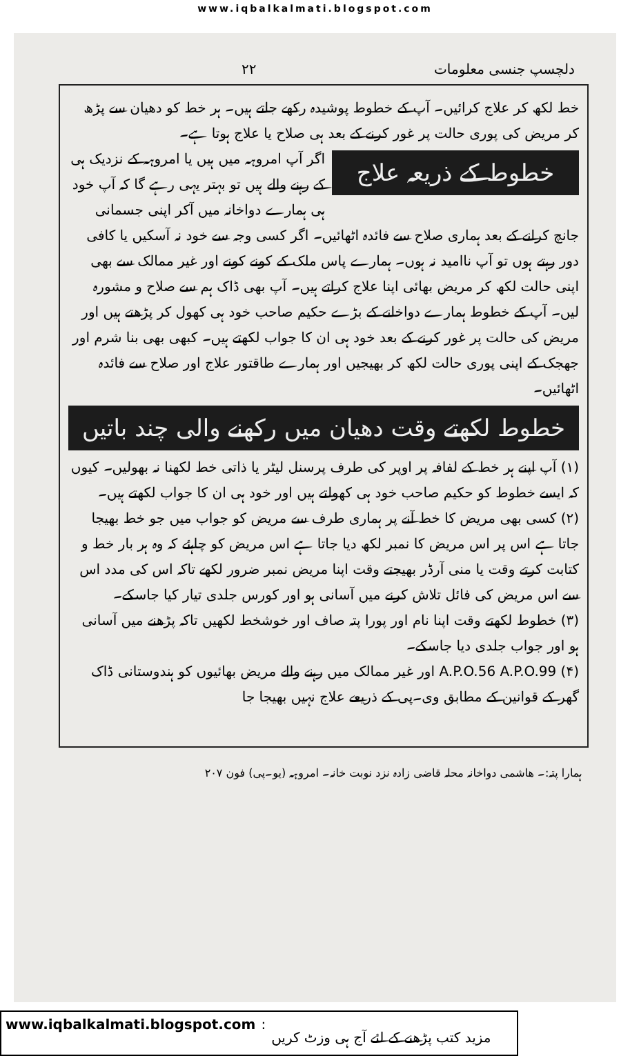www.iqbalkalmati.blogspot.com
دلچسپ جنسی معلومات ۲۲
خط لکھ کر علاج کرائیں۔ آپ کے خطوط پوشیدہ رکھے جاتے ہیں۔ ہر خط کو دھیان سے پڑھ کر مریض کی پوری حالت پر غور کرنے کے بعد ہی صلاح یا علاج ہوتا ہے۔
خطوط کے ذریعہ علاج
اگر آپ امروہہ میں ہیں یا امروہہ کے نزدیک ہی کے رہنے والے ہیں تو بہتر یہی رہے گا کہ آپ خود ہی ہمارے دواخانہ میں آکر اپنی جسمانی جانچ کرانے کے بعد ہماری صلاح سے فائدہ اٹھائیں۔ اگر کسی وجہ سے خود نہ آسکیں یا کافی دور رہتے ہوں تو آپ ناامید نہ ہوں۔ ہمارے پاس ملک کے کونے کونے اور غیر ممالک سے بھی اپنی حالت لکھ کر مریض بھائی اپنا علاج کراتے ہیں۔ آپ بھی ڈاک ہم سے صلاح و مشورہ لیں۔ آپ کے خطوط ہمارے دواخانے کے بڑے حکیم صاحب خود ہی کھول کر پڑھتے ہیں اور مریض کی حالت پر غور کرنے کے بعد خود ہی ان کا جواب لکھتے ہیں۔ کبھی بھی بنا شرم اور جھجک کے اپنی پوری حالت لکھ کر بھیجیں اور ہمارے طاقتور علاج اور صلاح سے فائدہ اٹھائیں۔
خطوط لکھتے وقت دھیان میں رکھنے والی چند باتیں
(۱) آپ اپنے ہر خط کے لفافہ پر اوپر کی طرف پرسنل لیٹر یا ذاتی خط لکھنا نہ بھولیں۔ کیوں کہ ایسے خطوط کو حکیم صاحب خود ہی کھولتے ہیں اور خود ہی ان کا جواب لکھتے ہیں۔
(۲) کسی بھی مریض کا خط آنے پر ہماری طرف سے مریض کو جواب میں جو خط بھیجا جاتا ہے اس پر اس مریض کا نمبر لکھ دیا جاتا ہے اس مریض کو چاہئے کہ وہ ہر بار خط و کتابت کرتے وقت یا منی آرڈر بھیجتے وقت اپنا مریض نمبر ضرور لکھے تاکہ اس کی مدد اس سے اس مریض کی فائل تلاش کرنے میں آسانی ہو اور کورس جلدی تیار کیا جاسکے۔
(۳) خطوط لکھتے وقت اپنا نام اور پورا پتہ صاف اور خوشخط لکھیں تاکہ پڑھنے میں آسانی ہو اور جواب جلدی دیا جاسکے۔
(۴) A.P.O.56 A.P.O.99 اور غیر ممالک میں رہنے والے مریض بھائیوں کو ہندوستانی ڈاک گھر کے قوانین کے مطابق وی۔پی کے ذریعے علاج نہیں بھیجا جا
ہمارا پتہ:۔ ھاشمی دواخانہ محلہ قاضی زادہ نزد نوبت خانہ۔ امروہہ (یو۔پی) فون ۲۰۷
www.iqbalkalmati.blogspot.com : مزید کتب پڑھنے کے لئے آج ہی وزٹ کریں